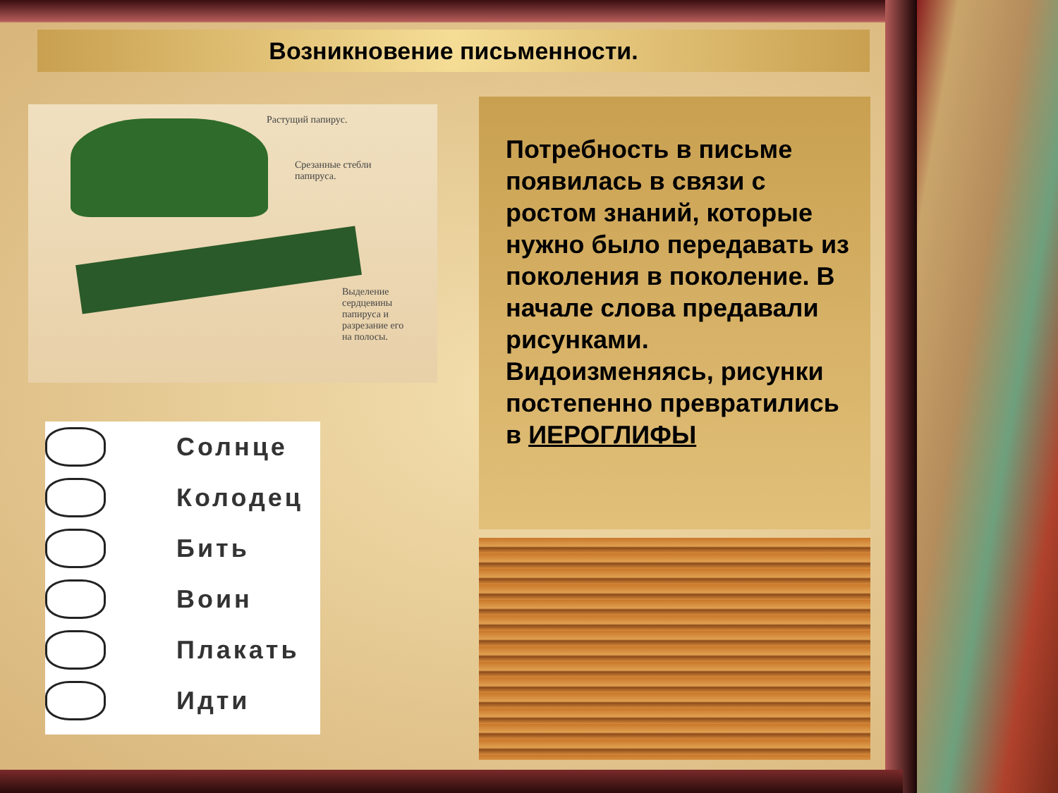Возникновение письменности.
Растущий папирус.
Срезанные стебли
папируса.
Выделение
сердцевины
папируса и
разрезание его
на полосы.
Солнце
Колодец
Бить
Воин
Плакать
Идти
Потребность в письме появилась в связи с ростом знаний, которые нужно было передавать из поколения в поколение. В начале слова предавали рисунками. Видоизменяясь, рисунки постепенно превратились в ИЕРОГЛИФЫ